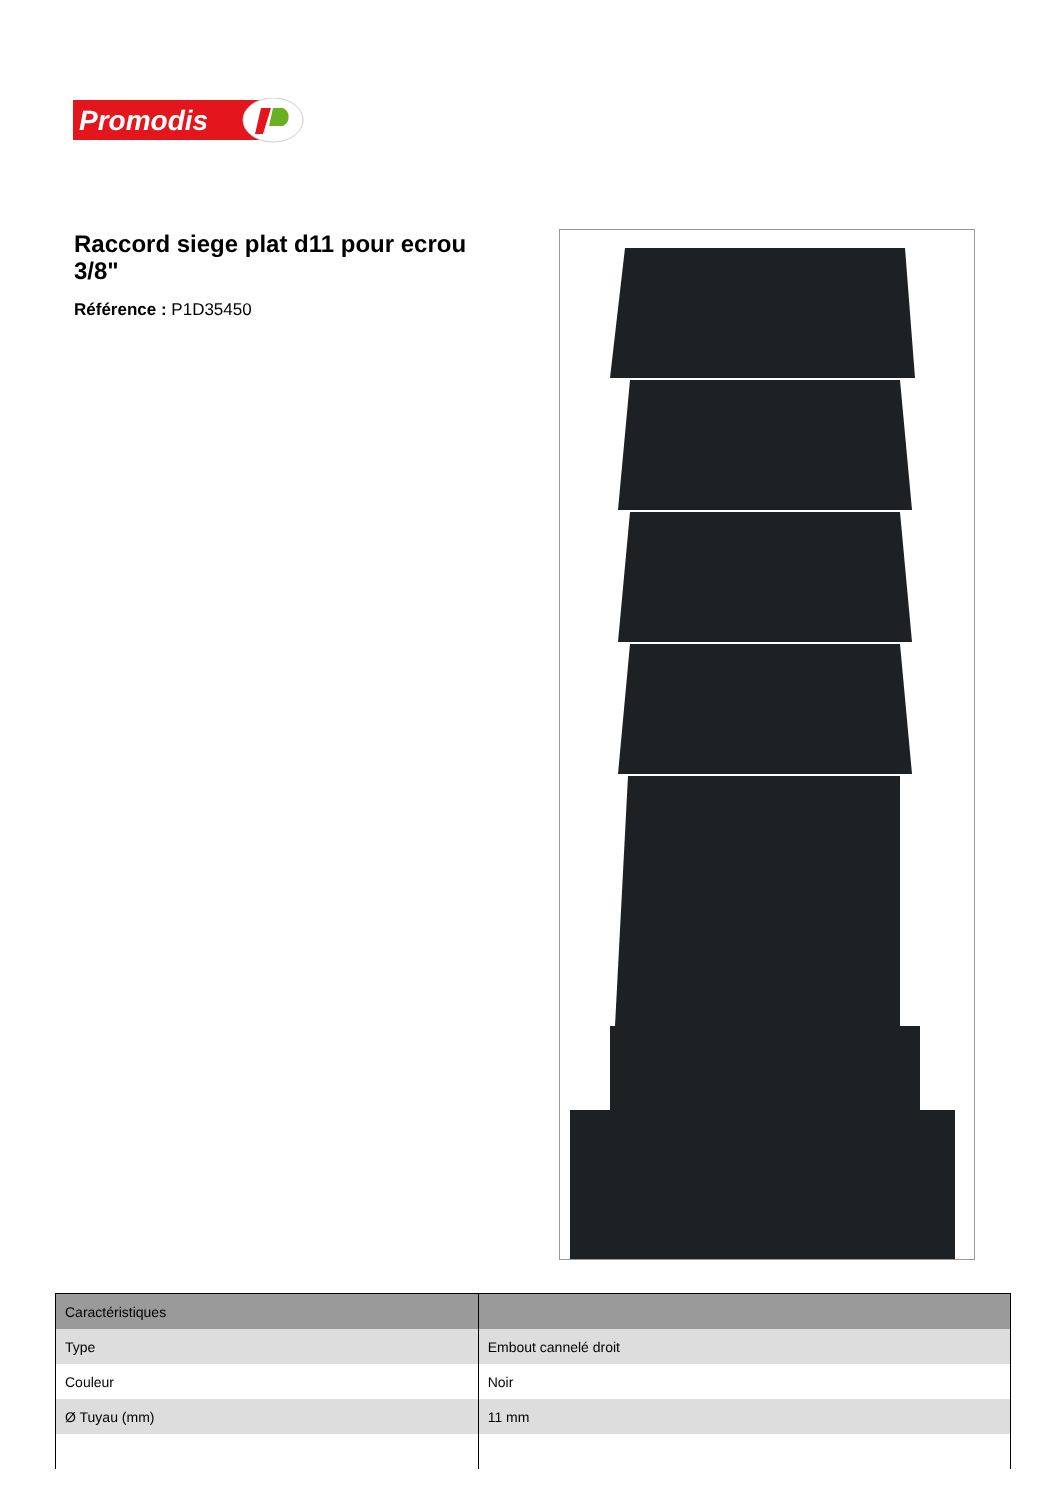Promodis
Raccord siege plat d11 pour ecrou 3/8"
Référence : P1D35450
| Caractéristiques | |
| --- | --- |
| Type | Embout cannelé droit |
| Couleur | Noir |
| Ø Tuyau (mm) | 11 mm |